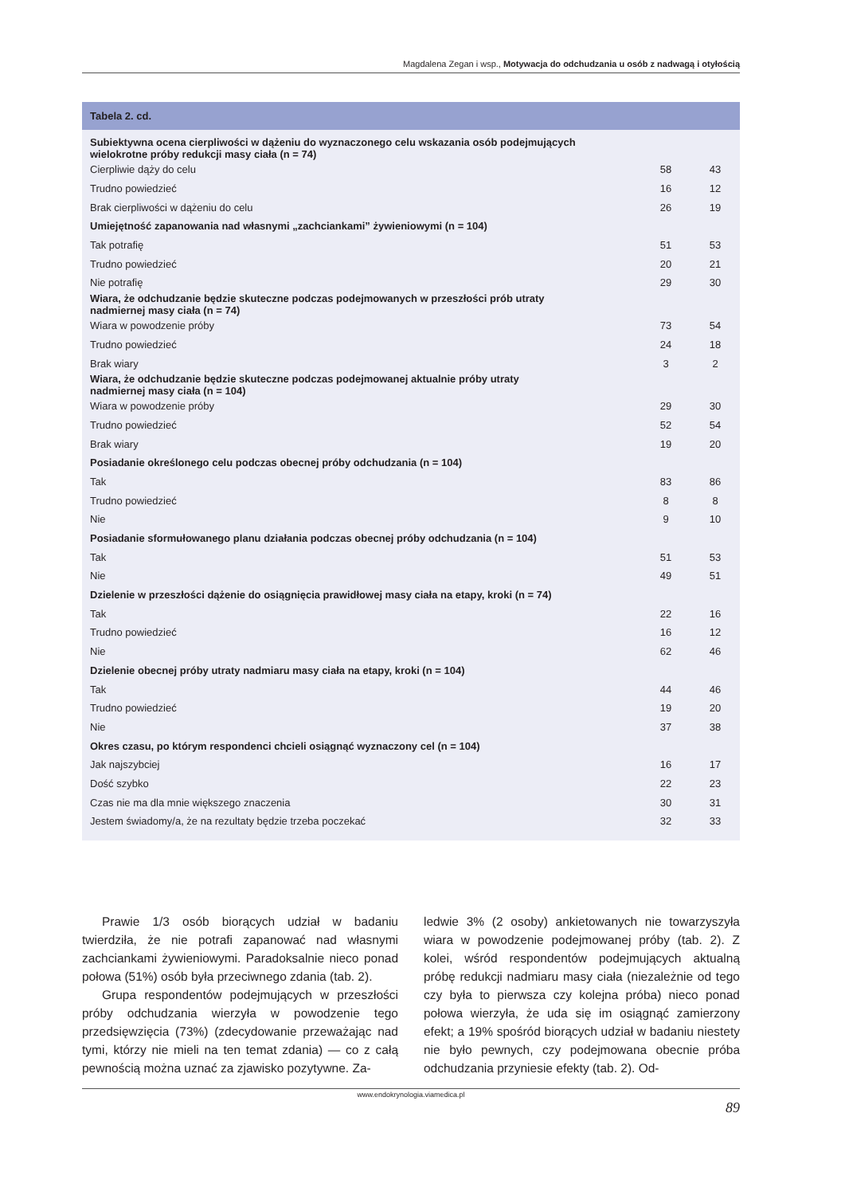Magdalena Zegan i wsp., Motywacja do odchudzania u osób z nadwagą i otyłością
| Tabela 2. cd. | | |
| --- | --- | --- |
| Subiektywna ocena cierpliwości w dążeniu do wyznaczonego celu wskazania osób podejmujących wielokrotne próby redukcji masy ciała (n = 74) | | |
| Cierpliwie dąży do celu | 58 | 43 |
| Trudno powiedzieć | 16 | 12 |
| Brak cierpliwości w dążeniu do celu | 26 | 19 |
| Umiejętność zapanowania nad własnymi „zachciankami” żywieniowymi (n = 104) | | |
| Tak potrafię | 51 | 53 |
| Trudno powiedzieć | 20 | 21 |
| Nie potrafię | 29 | 30 |
| Wiara, że odchudzanie będzie skuteczne podczas podejmowanych w przeszłości prób utraty nadmiernej masy ciała (n = 74) | | |
| Wiara w powodzenie próby | 73 | 54 |
| Trudno powiedzieć | 24 | 18 |
| Brak wiary | 3 | 2 |
| Wiara, że odchudzanie będzie skuteczne podczas podejmowanej aktualnie próby utraty nadmiernej masy ciała (n = 104) | | |
| Wiara w powodzenie próby | 29 | 30 |
| Trudno powiedzieć | 52 | 54 |
| Brak wiary | 19 | 20 |
| Posiadanie określonego celu podczas obecnej próby odchudzania (n = 104) | | |
| Tak | 83 | 86 |
| Trudno powiedzieć | 8 | 8 |
| Nie | 9 | 10 |
| Posiadanie sformułowanego planu działania podczas obecnej próby odchudzania (n = 104) | | |
| Tak | 51 | 53 |
| Nie | 49 | 51 |
| Dzielenie w przeszłości dążenie do osiągnięcia prawidłowej masy ciała na etapy, kroki (n = 74) | | |
| Tak | 22 | 16 |
| Trudno powiedzieć | 16 | 12 |
| Nie | 62 | 46 |
| Dzielenie obecnej próby utraty nadmiaru masy ciała na etapy, kroki (n = 104) | | |
| Tak | 44 | 46 |
| Trudno powiedzieć | 19 | 20 |
| Nie | 37 | 38 |
| Okres czasu, po którym respondenci chcieli osiągnąć wyznaczony cel (n = 104) | | |
| Jak najszybciej | 16 | 17 |
| Dość szybko | 22 | 23 |
| Czas nie ma dla mnie większego znaczenia | 30 | 31 |
| Jestem świadomy/a, że na rezultaty będzie trzeba poczekać | 32 | 33 |
Prawie 1/3 osób biorących udział w badaniu twierdziła, że nie potrafi zapanować nad własnymi zachciankami żywieniowymi. Paradoksalnie nieco ponad połowa (51%) osób była przeciwnego zdania (tab. 2).
Grupa respondentów podejmujących w przeszłości próby odchudzania wierzyła w powodzenie tego przedsięwzięcia (73%) (zdecydowanie przeważając nad tymi, którzy nie mieli na ten temat zdania) — co z całą pewnością można uznać za zjawisko pozytywne. Za-
ledwie 3% (2 osoby) ankietowanych nie towarzyszyła wiara w powodzenie podejmowanej próby (tab. 2). Z kolei, wśród respondentów podejmujących aktualną próbę redukcji nadmiaru masy ciała (niezależnie od tego czy była to pierwsza czy kolejna próba) nieco ponad połowa wierzyła, że uda się im osiągnąć zamierzony efekt; a 19% spośród biorących udział w badaniu niestety nie było pewnych, czy podejmowana obecnie próba odchudzania przyniesie efekty (tab. 2). Od-
www.endokrynologia.viamedica.pl
89